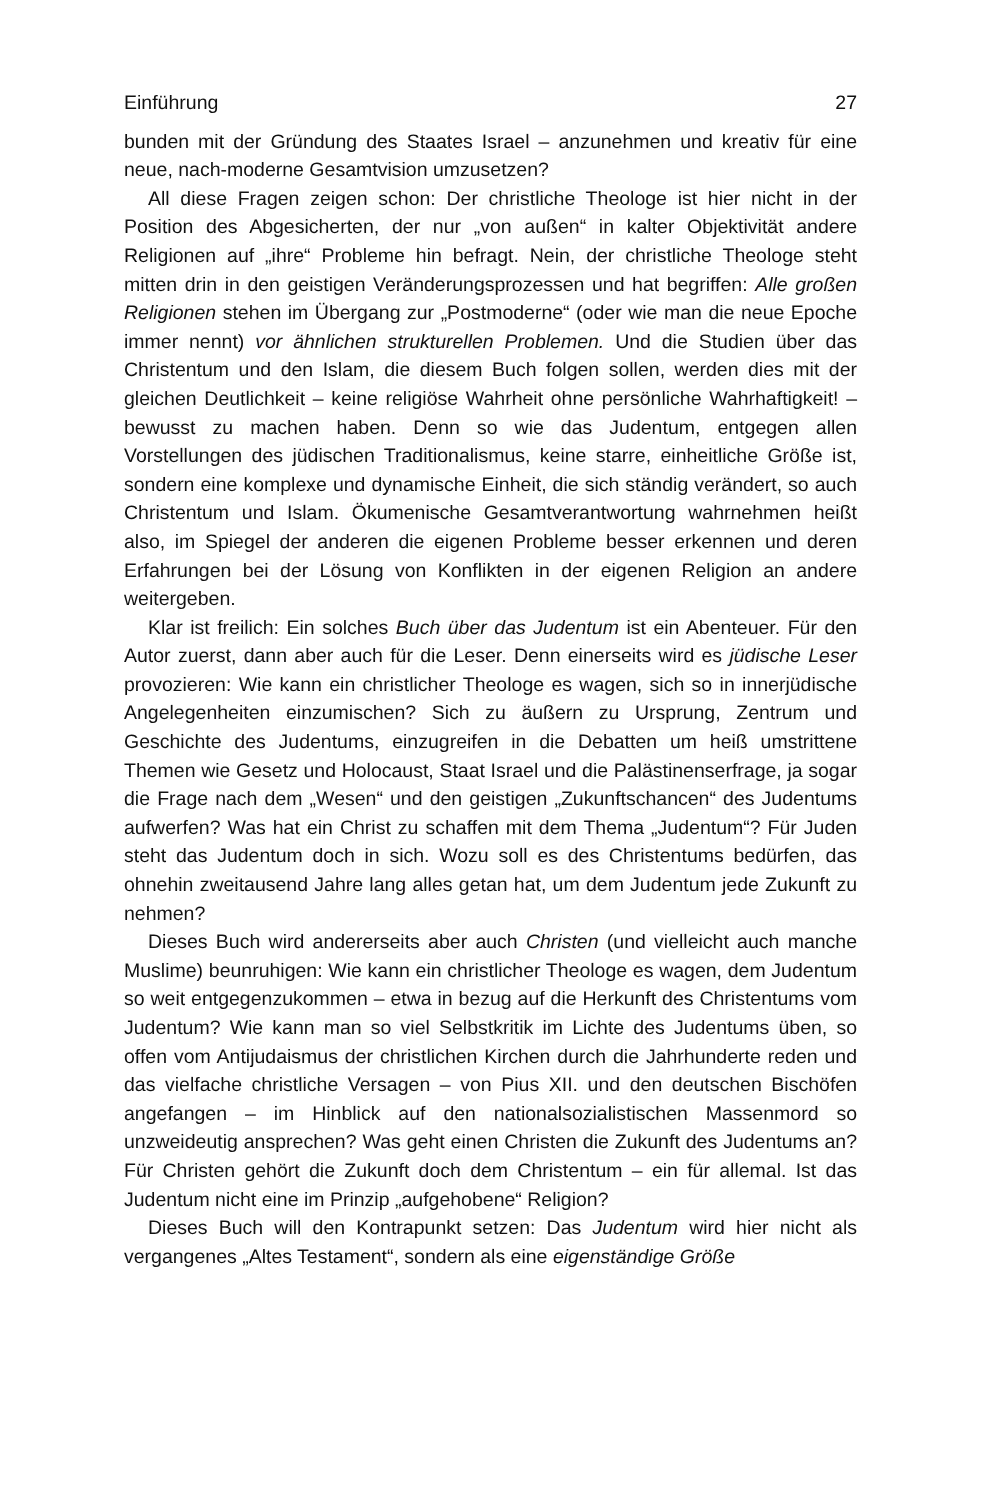Einführung 27
bunden mit der Gründung des Staates Israel – anzunehmen und kreativ für eine neue, nach-moderne Gesamtvision umzusetzen?
All diese Fragen zeigen schon: Der christliche Theologe ist hier nicht in der Position des Abgesicherten, der nur „von außen“ in kalter Objektivität andere Religionen auf „ihre“ Probleme hin befragt. Nein, der christliche Theologe steht mitten drin in den geistigen Veränderungsprozessen und hat begriffen: Alle großen Religionen stehen im Übergang zur „Postmoderne“ (oder wie man die neue Epoche immer nennt) vor ähnlichen strukturellen Problemen. Und die Studien über das Christentum und den Islam, die diesem Buch folgen sollen, werden dies mit der gleichen Deutlichkeit – keine religiöse Wahrheit ohne persönliche Wahrhaftigkeit! – bewusst zu machen haben. Denn so wie das Judentum, entgegen allen Vorstellungen des jüdischen Traditionalismus, keine starre, einheitliche Größe ist, sondern eine komplexe und dynamische Einheit, die sich ständig verändert, so auch Christentum und Islam. Ökumenische Gesamtverantwortung wahrnehmen heißt also, im Spiegel der anderen die eigenen Probleme besser erkennen und deren Erfahrungen bei der Lösung von Konflikten in der eigenen Religion an andere weitergeben.
Klar ist freilich: Ein solches Buch über das Judentum ist ein Abenteuer. Für den Autor zuerst, dann aber auch für die Leser. Denn einerseits wird es jüdische Leser provozieren: Wie kann ein christlicher Theologe es wagen, sich so in innerjüdische Angelegenheiten einzumischen? Sich zu äußern zu Ursprung, Zentrum und Geschichte des Judentums, einzugreifen in die Debatten um heiß umstrittene Themen wie Gesetz und Holocaust, Staat Israel und die Palästinenserfrage, ja sogar die Frage nach dem „Wesen“ und den geistigen „Zukunftschancen“ des Judentums aufwerfen? Was hat ein Christ zu schaffen mit dem Thema „Judentum“? Für Juden steht das Judentum doch in sich. Wozu soll es des Christentums bedürfen, das ohnehin zweitausend Jahre lang alles getan hat, um dem Judentum jede Zukunft zu nehmen?
Dieses Buch wird andererseits aber auch Christen (und vielleicht auch manche Muslime) beunruhigen: Wie kann ein christlicher Theologe es wagen, dem Judentum so weit entgegenzukommen – etwa in bezug auf die Herkunft des Christentums vom Judentum? Wie kann man so viel Selbstkritik im Lichte des Judentums üben, so offen vom Antijudaismus der christlichen Kirchen durch die Jahrhunderte reden und das vielfache christliche Versagen – von Pius XII. und den deutschen Bischöfen angefangen – im Hinblick auf den nationalsozialistischen Massenmord so unzweideutig ansprechen? Was geht einen Christen die Zukunft des Judentums an? Für Christen gehört die Zukunft doch dem Christentum – ein für allemal. Ist das Judentum nicht eine im Prinzip „aufgehobene“ Religion?
Dieses Buch will den Kontrapunkt setzen: Das Judentum wird hier nicht als vergangenes „Altes Testament“, sondern als eine eigenständige Größe